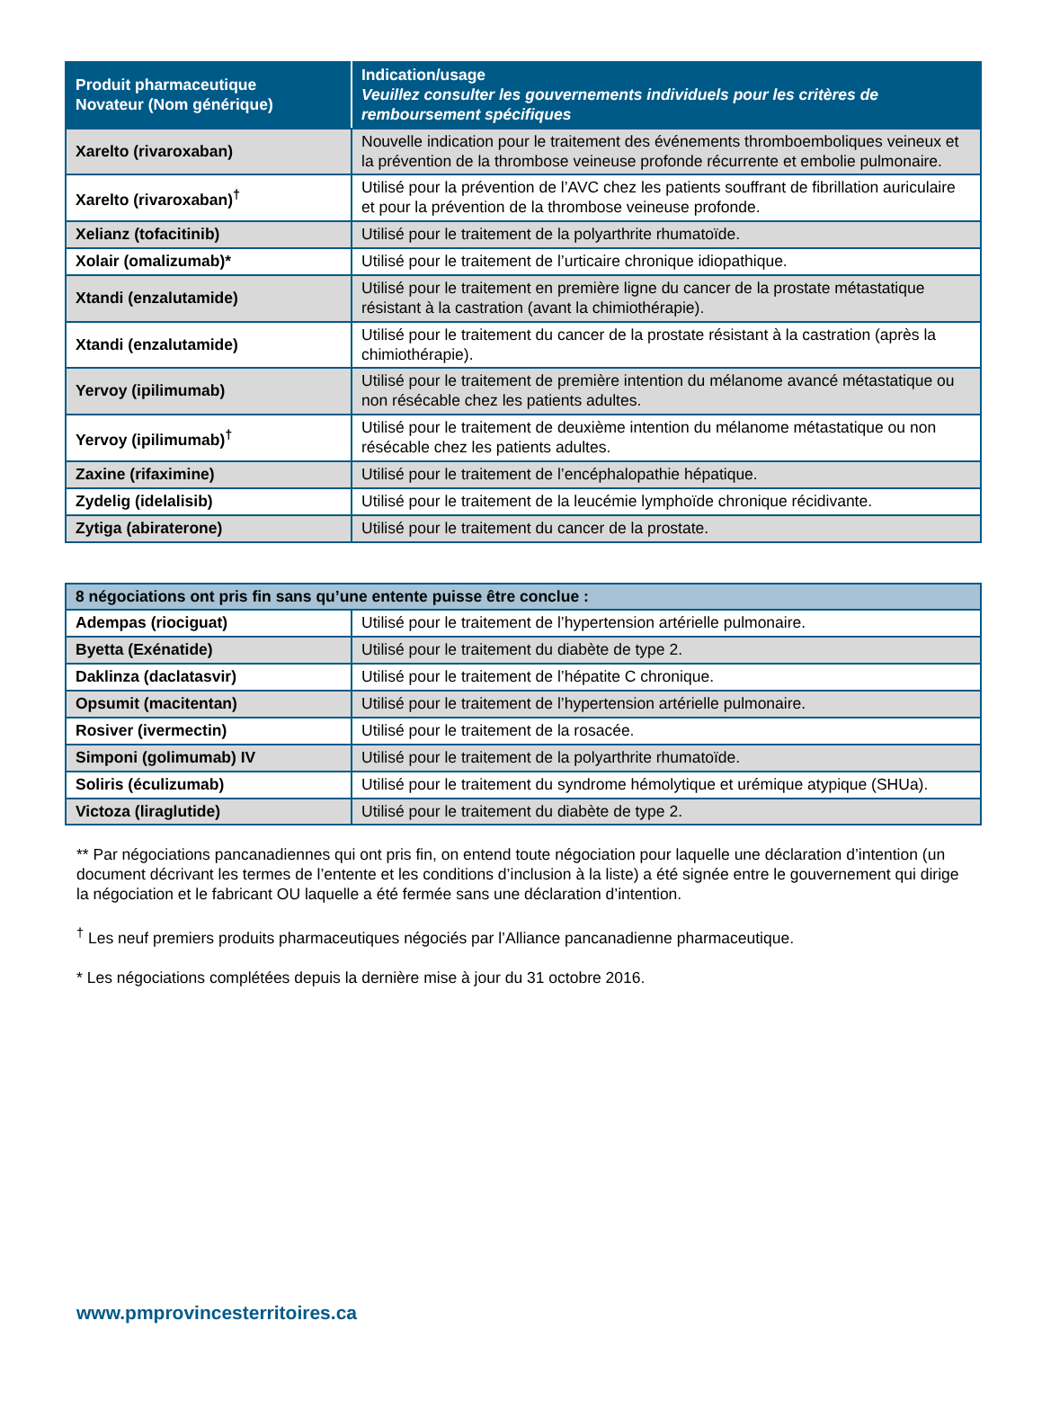| Produit pharmaceutique Novateur (Nom générique) | Indication/usage Veuillez consulter les gouvernements individuels pour les critères de remboursement spécifiques |
| --- | --- |
| Xarelto (rivaroxaban) | Nouvelle indication pour le traitement des événements thromboemboliques veineux et la prévention de la thrombose veineuse profonde récurrente et embolie pulmonaire. |
| Xarelto (rivaroxaban)<sup>†</sup> | Utilisé pour la prévention de l’AVC chez les patients souffrant de fibrillation auriculaire et pour la prévention de la thrombose veineuse profonde. |
| Xelianz (tofacitinib) | Utilisé pour le traitement de la polyarthrite rhumatoïde. |
| Xolair (omalizumab)* | Utilisé pour le traitement de l’urticaire chronique idiopathique. |
| Xtandi (enzalutamide) | Utilisé pour le traitement en première ligne du cancer de la prostate métastatique résistant à la castration (avant la chimiothérapie). |
| Xtandi (enzalutamide) | Utilisé pour le traitement du cancer de la prostate résistant à la castration (après la chimiothérapie). |
| Yervoy (ipilimumab) | Utilisé pour le traitement de première intention du mélanome avancé métastatique ou non résécable chez les patients adultes. |
| Yervoy (ipilimumab)<sup>†</sup> | Utilisé pour le traitement de deuxième intention du mélanome métastatique ou non résécable chez les patients adultes. |
| Zaxine (rifaximine) | Utilisé pour le traitement de l’encéphalopathie hépatique. |
| Zydelig (idelalisib) | Utilisé pour le traitement de la leucémie lymphoïde chronique récidivante. |
| Zytiga (abiraterone) | Utilisé pour le traitement du cancer de la prostate. |
| 8 négociations ont pris fin sans qu’une entente puisse être conclue : | |
| Adempas (riociguat) | Utilisé pour le traitement de l’hypertension artérielle pulmonaire. |
| Byetta (Exénatide) | Utilisé pour le traitement du diabète de type 2. |
| Daklinza (daclatasvir) | Utilisé pour le traitement de l’hépatite C chronique. |
| Opsumit (macitentan) | Utilisé pour le traitement de l’hypertension artérielle pulmonaire. |
| Rosiver (ivermectin) | Utilisé pour le traitement de la rosacée. |
| Simponi (golimumab) IV | Utilisé pour le traitement de la polyarthrite rhumatoïde. |
| Soliris (éculizumab) | Utilisé pour le traitement du syndrome hémolytique et urémique atypique (SHUa). |
| Victoza (liraglutide) | Utilisé pour le traitement du diabète de type 2. |
** Par négociations pancanadiennes qui ont pris fin, on entend toute négociation pour laquelle une déclaration d’intention (un document décrivant les termes de l’entente et les conditions d’inclusion à la liste) a été signée entre le gouvernement qui dirige la négociation et le fabricant OU laquelle a été fermée sans une déclaration d’intention.
<sup>†</sup> Les neuf premiers produits pharmaceutiques négociés par l’Alliance pancanadienne pharmaceutique.
* Les négociations complétées depuis la dernière mise à jour du 31 octobre 2016.
www.pmprovincesterritoires.ca